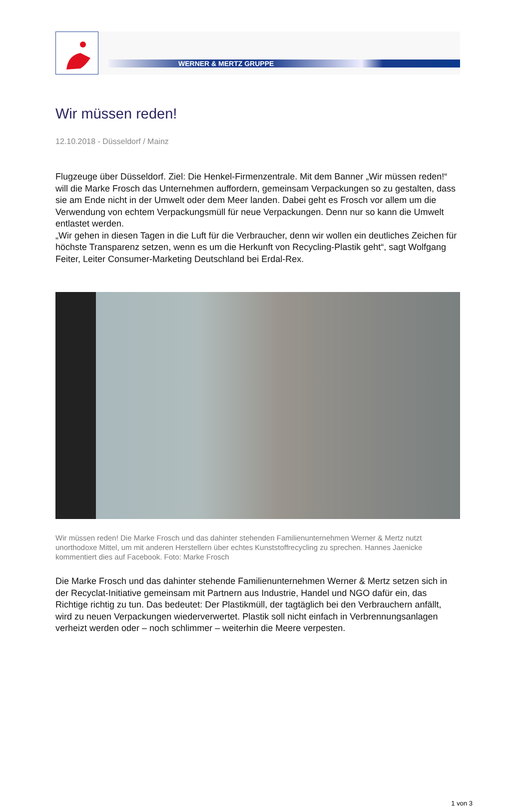WERNER & MERTZ GRUPPE
Wir müssen reden!
12.10.2018 - Düsseldorf / Mainz
Flugzeuge über Düsseldorf. Ziel: Die Henkel-Firmenzentrale. Mit dem Banner „Wir müssen reden!“ will die Marke Frosch das Unternehmen auffordern, gemeinsam Verpackungen so zu gestalten, dass sie am Ende nicht in der Umwelt oder dem Meer landen. Dabei geht es Frosch vor allem um die Verwendung von echtem Verpackungsmüll für neue Verpackungen. Denn nur so kann die Umwelt entlastet werden.
„Wir gehen in diesen Tagen in die Luft für die Verbraucher, denn wir wollen ein deutliches Zeichen für höchste Transparenz setzen, wenn es um die Herkunft von Recycling-Plastik geht“, sagt Wolfgang Feiter, Leiter Consumer-Marketing Deutschland bei Erdal-Rex.
Wir müssen reden! Die Marke Frosch und das dahinter stehenden Familienunternehmen Werner & Mertz nutzt unorthodoxe Mittel, um mit anderen Herstellern über echtes Kunststoffrecycling zu sprechen. Hannes Jaenicke kommentiert dies auf Facebook. Foto: Marke Frosch
Die Marke Frosch und das dahinter stehende Familienunternehmen Werner & Mertz setzen sich in der Recyclat-Initiative gemeinsam mit Partnern aus Industrie, Handel und NGO dafür ein, das Richtige richtig zu tun. Das bedeutet: Der Plastikmüll, der tagtäglich bei den Verbrauchern anfällt, wird zu neuen Verpackungen wiederverwertet. Plastik soll nicht einfach in Verbrennungsanlagen verheizt werden oder – noch schlimmer – weiterhin die Meere verpesten.
1 von 3